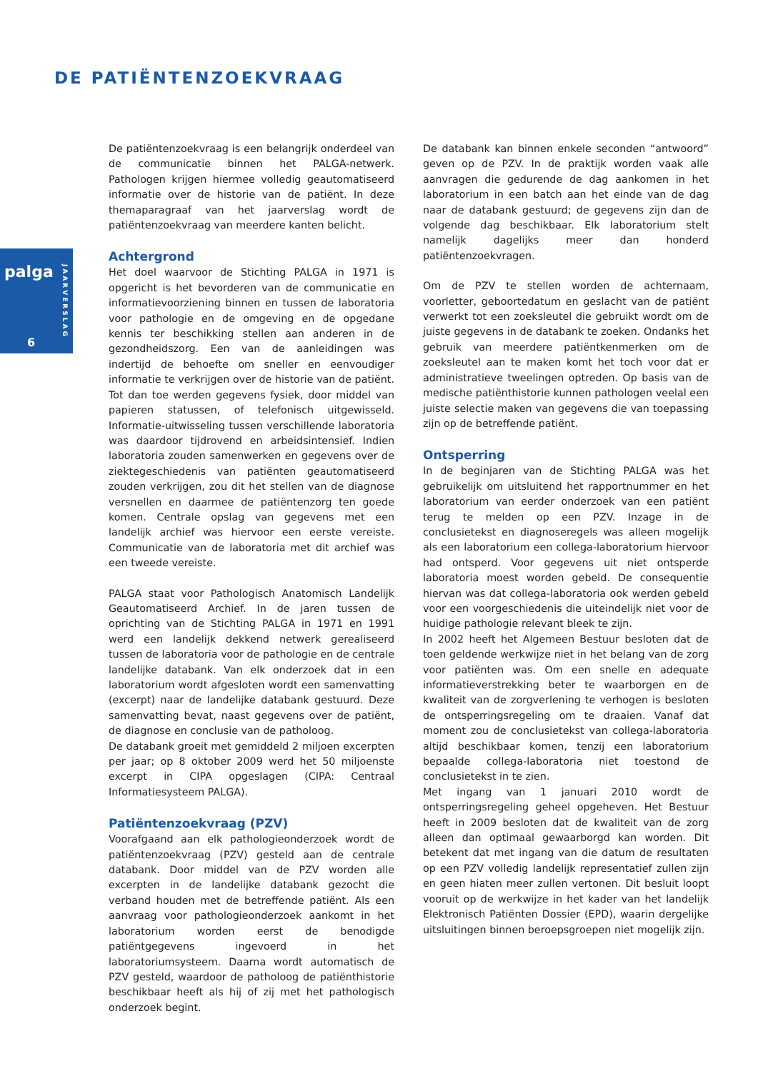DE PATIËNTENZOEKVRAAG
palga
JAARVERSLAG
6
De patiëntenzoekvraag is een belangrijk onderdeel van de communicatie binnen het PALGA-netwerk. Pathologen krijgen hiermee volledig geautomatiseerd informatie over de historie van de patiënt. In deze themaparagraaf van het jaarverslag wordt de patiëntenzoekvraag van meerdere kanten belicht.
Achtergrond
Het doel waarvoor de Stichting PALGA in 1971 is opgericht is het bevorderen van de communicatie en informatievoorziening binnen en tussen de laboratoria voor pathologie en de omgeving en de opgedane kennis ter beschikking stellen aan anderen in de gezondheidszorg. Een van de aanleidingen was indertijd de behoefte om sneller en eenvoudiger informatie te verkrijgen over de historie van de patiënt. Tot dan toe werden gegevens fysiek, door middel van papieren statussen, of telefonisch uitgewisseld. Informatie-uitwisseling tussen verschillende laboratoria was daardoor tijdrovend en arbeidsintensief. Indien laboratoria zouden samenwerken en gegevens over de ziektegeschiedenis van patiënten geautomatiseerd zouden verkrijgen, zou dit het stellen van de diagnose versnellen en daarmee de patiëntenzorg ten goede komen. Centrale opslag van gegevens met een landelijk archief was hiervoor een eerste vereiste. Communicatie van de laboratoria met dit archief was een tweede vereiste.
PALGA staat voor Pathologisch Anatomisch Landelijk Geautomatiseerd Archief. In de jaren tussen de oprichting van de Stichting PALGA in 1971 en 1991 werd een landelijk dekkend netwerk gerealiseerd tussen de laboratoria voor de pathologie en de centrale landelijke databank. Van elk onderzoek dat in een laboratorium wordt afgesloten wordt een samenvatting (excerpt) naar de landelijke databank gestuurd. Deze samenvatting bevat, naast gegevens over de patiënt, de diagnose en conclusie van de patholoog.
De databank groeit met gemiddeld 2 miljoen excerpten per jaar; op 8 oktober 2009 werd het 50 miljoenste excerpt in CIPA opgeslagen (CIPA: Centraal Informatiesysteem PALGA).
Patiëntenzoekvraag (PZV)
Voorafgaand aan elk pathologieonderzoek wordt de patiëntenzoekvraag (PZV) gesteld aan de centrale databank. Door middel van de PZV worden alle excerpten in de landelijke databank gezocht die verband houden met de betreffende patiënt. Als een aanvraag voor pathologieonderzoek aankomt in het laboratorium worden eerst de benodigde patiëntgegevens ingevoerd in het laboratoriumsysteem. Daarna wordt automatisch de PZV gesteld, waardoor de patholoog de patiënthistorie beschikbaar heeft als hij of zij met het pathologisch onderzoek begint.
De databank kan binnen enkele seconden “antwoord” geven op de PZV. In de praktijk worden vaak alle aanvragen die gedurende de dag aankomen in het laboratorium in een batch aan het einde van de dag naar de databank gestuurd; de gegevens zijn dan de volgende dag beschikbaar. Elk laboratorium stelt namelijk dagelijks meer dan honderd patiëntenzoekvragen.
Om de PZV te stellen worden de achternaam, voorletter, geboortedatum en geslacht van de patiënt verwerkt tot een zoeksleutel die gebruikt wordt om de juiste gegevens in de databank te zoeken. Ondanks het gebruik van meerdere patiëntkenmerken om de zoeksleutel aan te maken komt het toch voor dat er administratieve tweelingen optreden. Op basis van de medische patiënthistorie kunnen pathologen veelal een juiste selectie maken van gegevens die van toepassing zijn op de betreffende patiënt.
Ontsperring
In de beginjaren van de Stichting PALGA was het gebruikelijk om uitsluitend het rapportnummer en het laboratorium van eerder onderzoek van een patiënt terug te melden op een PZV. Inzage in de conclusietekst en diagnoseregels was alleen mogelijk als een laboratorium een collega-laboratorium hiervoor had ontsperd. Voor gegevens uit niet ontsperde laboratoria moest worden gebeld. De consequentie hiervan was dat collega-laboratoria ook werden gebeld voor een voorgeschiedenis die uiteindelijk niet voor de huidige pathologie relevant bleek te zijn.
In 2002 heeft het Algemeen Bestuur besloten dat de toen geldende werkwijze niet in het belang van de zorg voor patiënten was. Om een snelle en adequate informatieverstrekking beter te waarborgen en de kwaliteit van de zorgverlening te verhogen is besloten de ontsperringsregeling om te draaien. Vanaf dat moment zou de conclusietekst van collega-laboratoria altijd beschikbaar komen, tenzij een laboratorium bepaalde collega-laboratoria niet toestond de conclusietekst in te zien.
Met ingang van 1 januari 2010 wordt de ontsperringsregeling geheel opgeheven. Het Bestuur heeft in 2009 besloten dat de kwaliteit van de zorg alleen dan optimaal gewaarborgd kan worden. Dit betekent dat met ingang van die datum de resultaten op een PZV volledig landelijk representatief zullen zijn en geen hiaten meer zullen vertonen. Dit besluit loopt vooruit op de werkwijze in het kader van het landelijk Elektronisch Patiënten Dossier (EPD), waarin dergelijke uitsluitingen binnen beroepsgroepen niet mogelijk zijn.